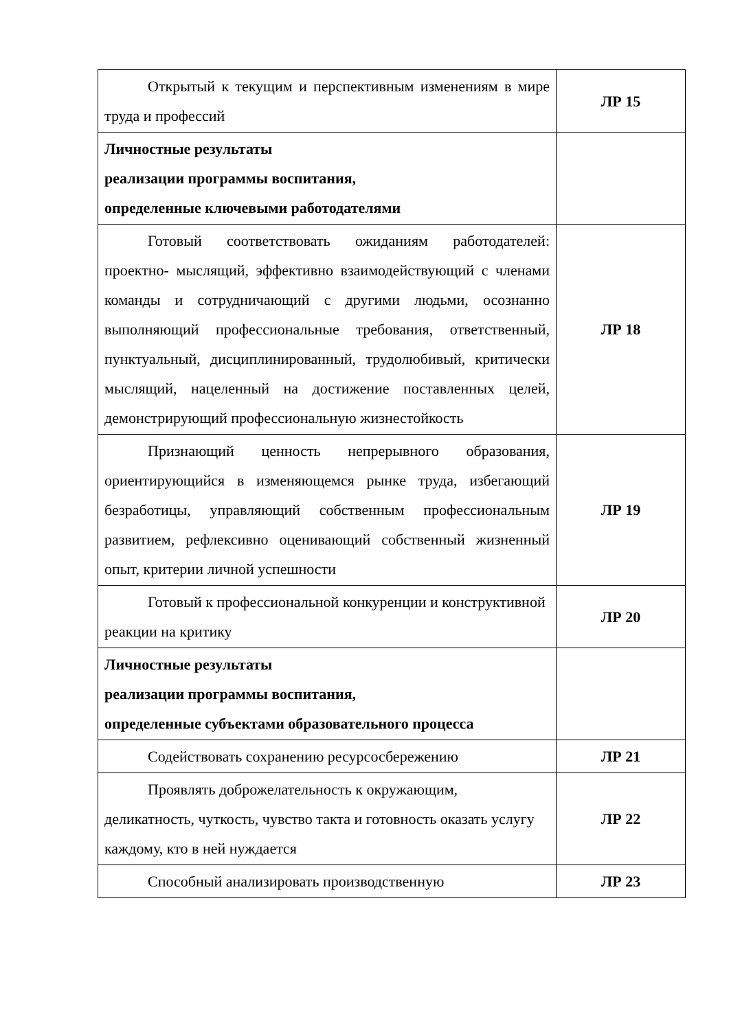| Открытый к текущим и перспективным изменениям в мире труда и профессий | ЛР 15 |
| Личностные результаты реализации программы воспитания, определенные ключевыми работодателями | |
| Готовый соответствовать ожиданиям работодателей: проектно- мыслящий, эффективно взаимодействующий с членами команды и сотрудничающий с другими людьми, осознанно выполняющий профессиональные требования, ответственный, пунктуальный, дисциплинированный, трудолюбивый, критически мыслящий, нацеленный на достижение поставленных целей, демонстрирующий профессиональную жизнестойкость | ЛР 18 |
| Признающий ценность непрерывного образования, ориентирующийся в изменяющемся рынке труда, избегающий безработицы, управляющий собственным профессиональным развитием, рефлексивно оценивающий собственный жизненный опыт, критерии личной успешности | ЛР 19 |
| Готовый к профессиональной конкуренции и конструктивной реакции на критику | ЛР 20 |
| Личностные результаты реализации программы воспитания, определенные субъектами образовательного процесса | |
| Содействовать сохранению ресурсосбережению | ЛР 21 |
| Проявлять доброжелательность к окружающим, деликатность, чуткость, чувство такта и готовность оказать услугу каждому, кто в ней нуждается | ЛР 22 |
| Способный анализировать производственную | ЛР 23 |